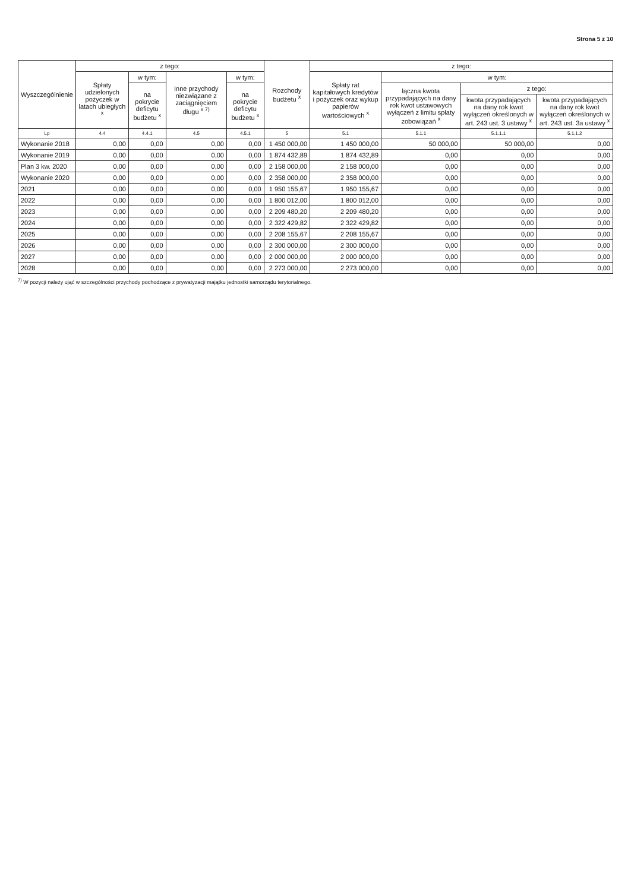Strona 5 z 10
| Wyszczególnienie | z tego: | | | | Rozchody budżetu <sup>x</sup> | z tego: | | | |
| --- | --- | --- | --- | --- | --- | --- | --- | --- | --- |
| | Spłaty udzielonych pożyczek w latach ubiegłych <sup>x</sup> | w tym: | Inne przychody niezwiązane z zaciągnięciem długu <sup>x 7)</sup> | w tym: | | Spłaty rat kapitałowych kredytów i pożyczek oraz wykup papierów wartościowych <sup>x</sup> | w tym: | | |
| | | na pokrycie deficytu budżetu <sup>x</sup> | | na pokrycie deficytu budżetu <sup>x</sup> | | | łączna kwota przypadających na dany rok kwot ustawowych wyłączeń z limitu spłaty zobowiązań <sup>x</sup> | z tego: | |
| | | | | | | | | kwota przypadających na dany rok kwot wyłączeń określonych w art. 243 ust. 3 ustawy <sup>x</sup> | kwota przypadających na dany rok kwot wyłączeń określonych w art. 243 ust. 3a ustawy <sup>x</sup> |
| Lp | 4.4 | 4.4.1 | 4.5 | 4.5.1 | 5 | 5.1 | 5.1.1 | 5.1.1.1 | 5.1.1.2 |
| Wykonanie 2018 | 0,00 | 0,00 | 0,00 | 0,00 | 1 450 000,00 | 1 450 000,00 | 50 000,00 | 50 000,00 | 0,00 |
| Wykonanie 2019 | 0,00 | 0,00 | 0,00 | 0,00 | 1 874 432,89 | 1 874 432,89 | 0,00 | 0,00 | 0,00 |
| Plan 3 kw. 2020 | 0,00 | 0,00 | 0,00 | 0,00 | 2 158 000,00 | 2 158 000,00 | 0,00 | 0,00 | 0,00 |
| Wykonanie 2020 | 0,00 | 0,00 | 0,00 | 0,00 | 2 358 000,00 | 2 358 000,00 | 0,00 | 0,00 | 0,00 |
| 2021 | 0,00 | 0,00 | 0,00 | 0,00 | 1 950 155,67 | 1 950 155,67 | 0,00 | 0,00 | 0,00 |
| 2022 | 0,00 | 0,00 | 0,00 | 0,00 | 1 800 012,00 | 1 800 012,00 | 0,00 | 0,00 | 0,00 |
| 2023 | 0,00 | 0,00 | 0,00 | 0,00 | 2 209 480,20 | 2 209 480,20 | 0,00 | 0,00 | 0,00 |
| 2024 | 0,00 | 0,00 | 0,00 | 0,00 | 2 322 429,82 | 2 322 429,82 | 0,00 | 0,00 | 0,00 |
| 2025 | 0,00 | 0,00 | 0,00 | 0,00 | 2 208 155,67 | 2 208 155,67 | 0,00 | 0,00 | 0,00 |
| 2026 | 0,00 | 0,00 | 0,00 | 0,00 | 2 300 000,00 | 2 300 000,00 | 0,00 | 0,00 | 0,00 |
| 2027 | 0,00 | 0,00 | 0,00 | 0,00 | 2 000 000,00 | 2 000 000,00 | 0,00 | 0,00 | 0,00 |
| 2028 | 0,00 | 0,00 | 0,00 | 0,00 | 2 273 000,00 | 2 273 000,00 | 0,00 | 0,00 | 0,00 |
<sup>7)</sup> W pozycji należy ująć w szczególności przychody pochodzące z prywatyzacji majątku jednostki samorządu terytorialnego.